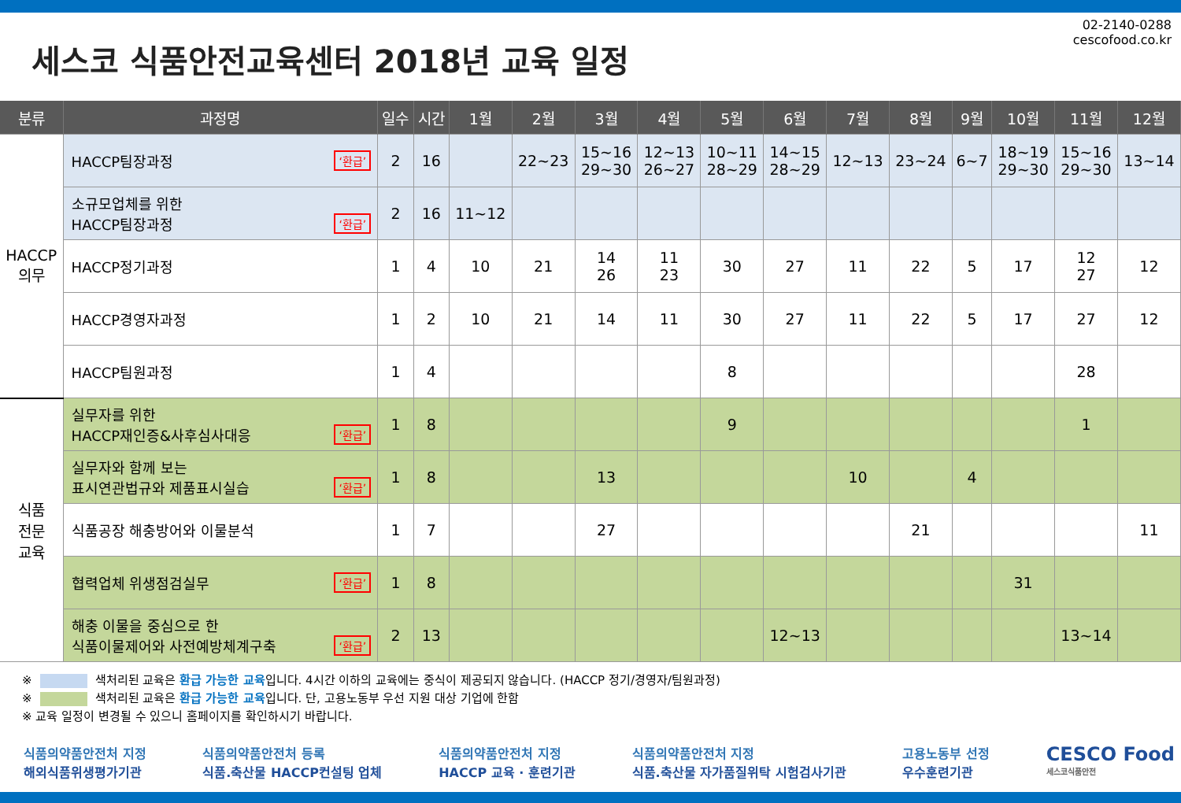세스코 식품안전교육센터 2018년 교육 일정
02-2140-0288
cescofood.co.kr
| 분류 | 과정명 | 일수 | 시간 | 1월 | 2월 | 3월 | 4월 | 5월 | 6월 | 7월 | 8월 | 9월 | 10월 | 11월 | 12월 |
| --- | --- | --- | --- | --- | --- | --- | --- | --- | --- | --- | --- | --- | --- | --- | --- |
| HACCP 의무 | HACCP팀장과정 ‘환급’ | 2 | 16 | | 22~23 | 15~16 29~30 | 12~13 26~27 | 10~11 28~29 | 14~15 28~29 | 12~13 | 23~24 | 6~7 | 18~19 29~30 | 15~16 29~30 | 13~14 |
| | 소규모업체를 위한 HACCP팀장과정 ‘환급’ | 2 | 16 | 11~12 | | | | | | | | | | | |
| | HACCP정기과정 | 1 | 4 | 10 | 21 | 14 26 | 11 23 | 30 | 27 | 11 | 22 | 5 | 17 | 12 27 | 12 |
| | HACCP경영자과정 | 1 | 2 | 10 | 21 | 14 | 11 | 30 | 27 | 11 | 22 | 5 | 17 | 27 | 12 |
| | HACCP팀원과정 | 1 | 4 | | | | | 8 | | | | | | 28 | |
| 식품 전문 교육 | 실무자를 위한 HACCP재인증&사후심사대응 ‘환급’ | 1 | 8 | | | | | 9 | | | | | | 1 | |
| | 실무자와 함께 보는 표시연관법규와 제품표시실습 ‘환급’ | 1 | 8 | | | 13 | | | | 10 | | 4 | | | |
| | 식품공장 해충방어와 이물분석 | 1 | 7 | | | 27 | | | | | 21 | | | | 11 |
| | 협력업체 위생점검실무 ‘환급’ | 1 | 8 | | | | | | | | | | 31 | | |
| | 해충 이물을 중심으로 한 식품이물제어와 사전예방체계구축 ‘환급’ | 2 | 13 | | | | | | 12~13 | | | | | 13~14 | |
※ 색처리된 교육은 환급 가능한 교육입니다. 4시간 이하의 교육에는 중식이 제공되지 않습니다. (HACCP 정기/경영자/팀원과정)
※ 색처리된 교육은 환급 가능한 교육입니다. 단, 고용노동부 우선 지원 대상 기업에 한함
※ 교육 일정이 변경될 수 있으니 홈페이지를 확인하시기 바랍니다.
식품의약품안전처 지정
해외식품위생평가기관
식품의약품안전처 등록
식품.축산물 HACCP컨설팅 업체
식품의약품안전처 지정
HACCP 교육 · 훈련기관
식품의약품안전처 지정
식품.축산물 자가품질위탁 시험검사기관
고용노동부 선정
우수훈련기관
CESCO Food
세스코식품안전